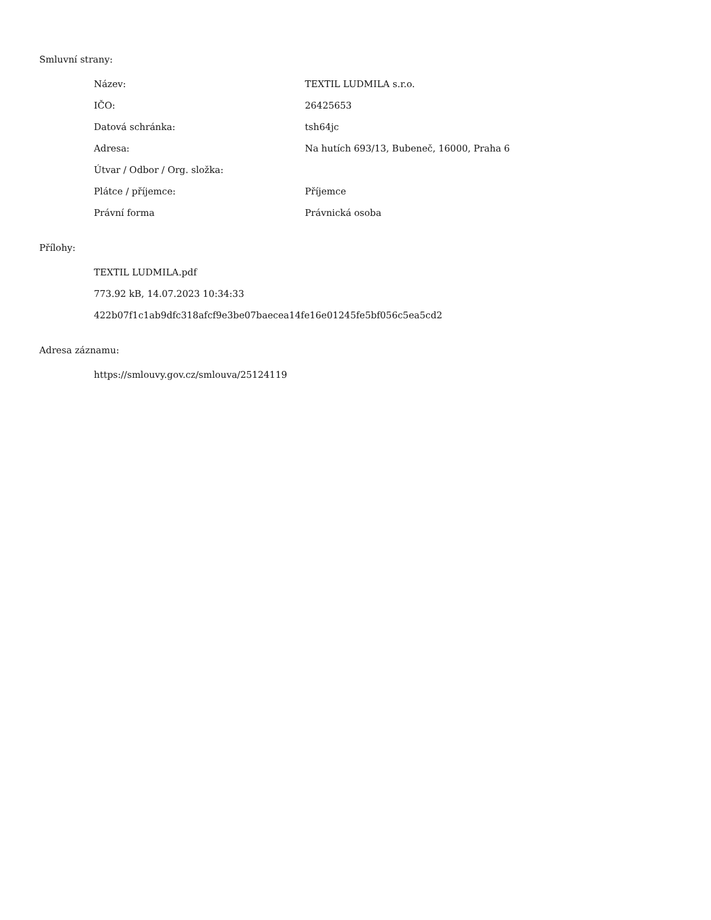Smluvní strany:
| Název: | TEXTIL LUDMILA s.r.o. |
| IČO: | 26425653 |
| Datová schránka: | tsh64jc |
| Adresa: | Na hutích 693/13, Bubeneč, 16000, Praha 6 |
| Útvar / Odbor / Org. složka: | |
| Plátce / příjemce: | Příjemce |
| Právní forma | Právnická osoba |
Přílohy:
TEXTIL LUDMILA.pdf
773.92 kB, 14.07.2023 10:34:33
422b07f1c1ab9dfc318afcf9e3be07baecea14fe16e01245fe5bf056c5ea5cd2
Adresa záznamu:
https://smlouvy.gov.cz/smlouva/25124119